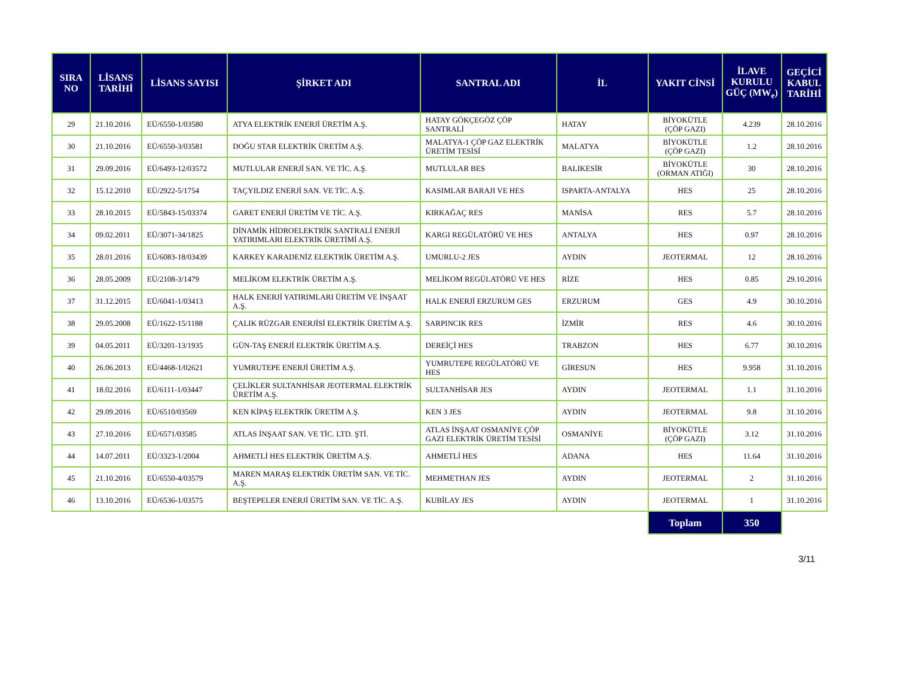| SIRA NO | LİSANS TARİHİ | LİSANS SAYISI | ŞİRKET ADI | SANTRAL ADI | İL | YAKIT CİNSİ | İLAVE KURULU GÜÇ (MW<sub>e</sub>) | GEÇİCİ KABUL TARİHİ |
| --- | --- | --- | --- | --- | --- | --- | --- | --- |
| 29 | 21.10.2016 | EÜ/6550-1/03580 | ATYA ELEKTRİK ENERJİ ÜRETİM A.Ş. | HATAY GÖKÇEGÖZ ÇÖP SANTRALİ | HATAY | BİYOKÜTLE (ÇÖP GAZI) | 4.239 | 28.10.2016 |
| 30 | 21.10.2016 | EÜ/6550-3/03581 | DOĞU STAR ELEKTRİK ÜRETİM A.Ş. | MALATYA-1 ÇÖP GAZ ELEKTRİK ÜRETİM TESİSİ | MALATYA | BİYOKÜTLE (ÇÖP GAZI) | 1.2 | 28.10.2016 |
| 31 | 29.09.2016 | EÜ/6493-12/03572 | MUTLULAR ENERJİ SAN. VE TİC. A.Ş. | MUTLULAR BES | BALIKESİR | BİYOKÜTLE (ORMAN ATIĞI) | 30 | 28.10.2016 |
| 32 | 15.12.2010 | EÜ/2922-5/1754 | TAÇYILDIZ ENERJİ SAN. VE TİC. A.Ş. | KASIMLAR BARAJI VE HES | ISPARTA-ANTALYA | HES | 25 | 28.10.2016 |
| 33 | 28.10.2015 | EÜ/5843-15/03374 | GARET ENERJİ ÜRETİM VE TİC. A.Ş. | KIRKAĞAÇ RES | MANİSA | RES | 5.7 | 28.10.2016 |
| 34 | 09.02.2011 | EÜ/3071-34/1825 | DİNAMİK HİDROELEKTRİK SANTRALİ ENERJİ YATIRIMLARI ELEKTRİK ÜRETİMİ A.Ş. | KARGI REGÜLATÖRÜ VE HES | ANTALYA | HES | 0.97 | 28.10.2016 |
| 35 | 28.01.2016 | EÜ/6083-18/03439 | KARKEY KARADENİZ ELEKTRİK ÜRETİM A.Ş. | UMURLU-2 JES | AYDIN | JEOTERMAL | 12 | 28.10.2016 |
| 36 | 28.05.2009 | EÜ/2108-3/1479 | MELİKOM ELEKTRİK ÜRETİM A.Ş. | MELİKOM REGÜLATÖRÜ VE HES | RİZE | HES | 0.85 | 29.10.2016 |
| 37 | 31.12.2015 | EÜ/6041-1/03413 | HALK ENERJİ YATIRIMLARI ÜRETİM VE İNŞAAT A.Ş. | HALK ENERJİ ERZURUM GES | ERZURUM | GES | 4.9 | 30.10.2016 |
| 38 | 29.05.2008 | EÜ/1622-15/1188 | ÇALIK RÜZGAR ENERJİSİ ELEKTRİK ÜRETİM A.Ş. | SARPINCIK RES | İZMİR | RES | 4.6 | 30.10.2016 |
| 39 | 04.05.2011 | EÜ/3201-13/1935 | GÜN-TAŞ ENERJİ ELEKTRİK ÜRETİM A.Ş. | DEREİÇİ HES | TRABZON | HES | 6.77 | 30.10.2016 |
| 40 | 26.06.2013 | EÜ/4468-1/02621 | YUMRUTEPE ENERJİ ÜRETİM A.Ş. | YUMRUTEPE REGÜLATÖRÜ VE HES | GİRESUN | HES | 9.958 | 31.10.2016 |
| 41 | 18.02.2016 | EÜ/6111-1/03447 | ÇELİKLER SULTANHİSAR JEOTERMAL ELEKTRİK ÜRETİM A.Ş. | SULTANHİSAR JES | AYDIN | JEOTERMAL | 1.1 | 31.10.2016 |
| 42 | 29.09.2016 | EÜ/6510/03569 | KEN KİPAŞ ELEKTRİK ÜRETİM A.Ş. | KEN 3 JES | AYDIN | JEOTERMAL | 9.8 | 31.10.2016 |
| 43 | 27.10.2016 | EÜ/6571/03585 | ATLAS İNŞAAT SAN. VE TİC. LTD. ŞTİ. | ATLAS İNŞAAT OSMANİYE ÇÖP GAZI ELEKTRİK ÜRETİM TESİSİ | OSMANİYE | BİYOKÜTLE (ÇÖP GAZI) | 3.12 | 31.10.2016 |
| 44 | 14.07.2011 | EÜ/3323-1/2004 | AHMETLİ HES ELEKTRİK ÜRETİM A.Ş. | AHMETLİ HES | ADANA | HES | 11.64 | 31.10.2016 |
| 45 | 21.10.2016 | EÜ/6550-4/03579 | MAREN MARAŞ ELEKTRİK ÜRETİM SAN. VE TİC. A.Ş. | MEHMETHAN JES | AYDIN | JEOTERMAL | 2 | 31.10.2016 |
| 46 | 13.10.2016 | EÜ/6536-1/03575 | BEŞTEPELER ENERJİ ÜRETİM SAN. VE TİC. A.Ş. | KUBİLAY JES | AYDIN | JEOTERMAL | 1 | 31.10.2016 |
| | | | | | | Toplam | 350 | |
3/11